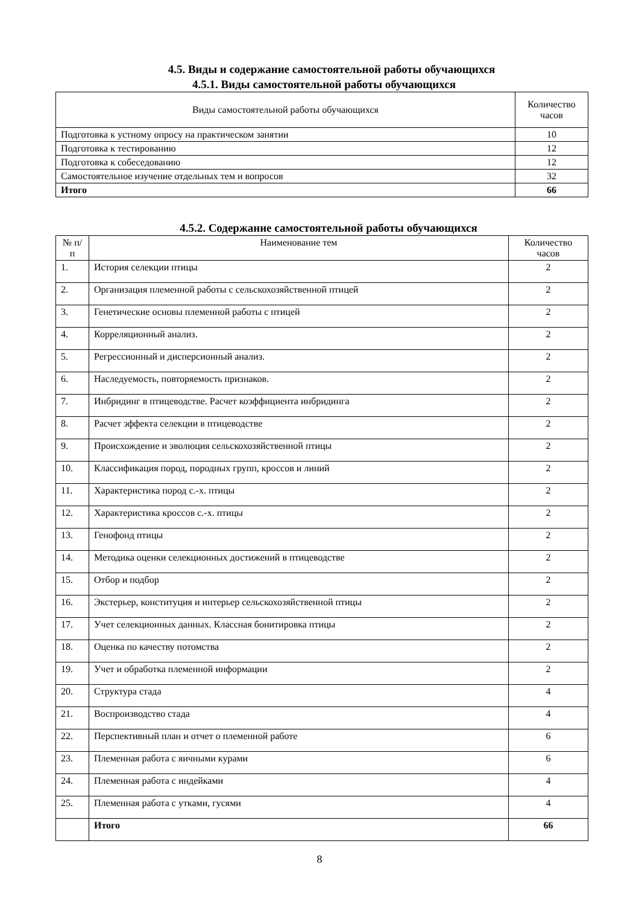4.5. Виды и содержание самостоятельной работы обучающихся
4.5.1. Виды самостоятельной работы обучающихся
| Виды самостоятельной работы обучающихся | Количество часов |
| --- | --- |
| Подготовка к устному опросу на практическом занятии | 10 |
| Подготовка к тестированию | 12 |
| Подготовка к собеседованию | 12 |
| Самостоятельное изучение отдельных тем и вопросов | 32 |
| Итого | 66 |
4.5.2. Содержание самостоятельной работы обучающихся
| № п/п | Наименование тем | Количество часов |
| --- | --- | --- |
| 1. | История селекции птицы | 2 |
| 2. | Организация племенной работы с сельскохозяйственной птицей | 2 |
| 3. | Генетические основы племенной работы с птицей | 2 |
| 4. | Корреляционный анализ. | 2 |
| 5. | Регрессионный и дисперсионный анализ. | 2 |
| 6. | Наследуемость, повторяемость признаков. | 2 |
| 7. | Инбридинг в птицеводстве. Расчет коэффициента инбридинга | 2 |
| 8. | Расчет эффекта селекции в птицеводстве | 2 |
| 9. | Происхождение и эволюция сельскохозяйственной птицы | 2 |
| 10. | Классификация пород, породных групп, кроссов и линий | 2 |
| 11. | Характеристика пород с.-х. птицы | 2 |
| 12. | Характеристика кроссов с.-х. птицы | 2 |
| 13. | Генофонд птицы | 2 |
| 14. | Методика оценки селекционных достижений в птицеводстве | 2 |
| 15. | Отбор и подбор | 2 |
| 16. | Экстерьер, конституция и интерьер сельскохозяйственной птицы | 2 |
| 17. | Учет селекционных данных. Классная бонитировка птицы | 2 |
| 18. | Оценка по качеству потомства | 2 |
| 19. | Учет и обработка племенной информации | 2 |
| 20. | Структура стада | 4 |
| 21. | Воспроизводство стада | 4 |
| 22. | Перспективный план и отчет о племенной работе | 6 |
| 23. | Племенная работа с яичными курами | 6 |
| 24. | Племенная работа с индейками | 4 |
| 25. | Племенная работа с утками, гусями | 4 |
| | Итого | 66 |
8